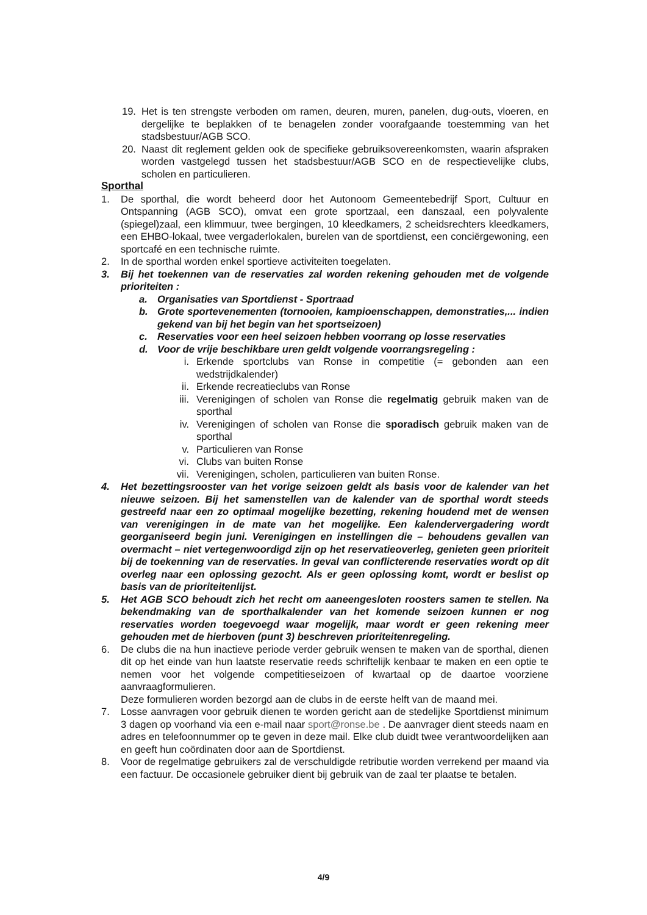19. Het is ten strengste verboden om ramen, deuren, muren, panelen, dug-outs, vloeren, en dergelijke te beplakken of te benagelen zonder voorafgaande toestemming van het stadsbestuur/AGB SCO.
20. Naast dit reglement gelden ook de specifieke gebruiksovereenkomsten, waarin afspraken worden vastgelegd tussen het stadsbestuur/AGB SCO en de respectievelijke clubs, scholen en particulieren.
Sporthal
1. De sporthal, die wordt beheerd door het Autonoom Gemeentebedrijf Sport, Cultuur en Ontspanning (AGB SCO), omvat een grote sportzaal, een danszaal, een polyvalente (spiegel)zaal, een klimmuur, twee bergingen, 10 kleedkamers, 2 scheidsrechters kleedkamers, een EHBO-lokaal, twee vergaderlokalen, burelen van de sportdienst, een conciërgewoning, een sportcafé en een technische ruimte.
2. In de sporthal worden enkel sportieve activiteiten toegelaten.
3. Bij het toekennen van de reservaties zal worden rekening gehouden met de volgende prioriteiten :
a. Organisaties van Sportdienst - Sportraad
b. Grote sportevenementen (tornooien, kampioenschappen, demonstraties,... indien gekend van bij het begin van het sportseizoen)
c. Reservaties voor een heel seizoen hebben voorrang op losse reservaties
d. Voor de vrije beschikbare uren geldt volgende voorrangsregeling :
i. Erkende sportclubs van Ronse in competitie (= gebonden aan een wedstrijdkalender)
ii. Erkende recreatieclubs van Ronse
iii. Verenigingen of scholen van Ronse die regelmatig gebruik maken van de sporthal
iv. Verenigingen of scholen van Ronse die sporadisch gebruik maken van de sporthal
v. Particulieren van Ronse
vi. Clubs van buiten Ronse
vii. Verenigingen, scholen, particulieren van buiten Ronse.
4. Het bezettingsrooster van het vorige seizoen geldt als basis voor de kalender van het nieuwe seizoen. Bij het samenstellen van de kalender van de sporthal wordt steeds gestreefd naar een zo optimaal mogelijke bezetting, rekening houdend met de wensen van verenigingen in de mate van het mogelijke. Een kalendervergadering wordt georganiseerd begin juni. Verenigingen en instellingen die – behoudens gevallen van overmacht – niet vertegenwoordigd zijn op het reservatieoverleg, genieten geen prioriteit bij de toekenning van de reservaties. In geval van conflicterende reservaties wordt op dit overleg naar een oplossing gezocht. Als er geen oplossing komt, wordt er beslist op basis van de prioriteitenlijst.
5. Het AGB SCO behoudt zich het recht om aaneengesloten roosters samen te stellen. Na bekendmaking van de sporthalkalender van het komende seizoen kunnen er nog reservaties worden toegevoegd waar mogelijk, maar wordt er geen rekening meer gehouden met de hierboven (punt 3) beschreven prioriteitenregeling.
6. De clubs die na hun inactieve periode verder gebruik wensen te maken van de sporthal, dienen dit op het einde van hun laatste reservatie reeds schriftelijk kenbaar te maken en een optie te nemen voor het volgende competitieseizoen of kwartaal op de daartoe voorziene aanvraagformulieren.
Deze formulieren worden bezorgd aan de clubs in de eerste helft van de maand mei.
7. Losse aanvragen voor gebruik dienen te worden gericht aan de stedelijke Sportdienst minimum 3 dagen op voorhand via een e-mail naar sport@ronse.be . De aanvrager dient steeds naam en adres en telefoonnummer op te geven in deze mail. Elke club duidt twee verantwoordelijken aan en geeft hun coördinaten door aan de Sportdienst.
8. Voor de regelmatige gebruikers zal de verschuldigde retributie worden verrekend per maand via een factuur. De occasionele gebruiker dient bij gebruik van de zaal ter plaatse te betalen.
4/9